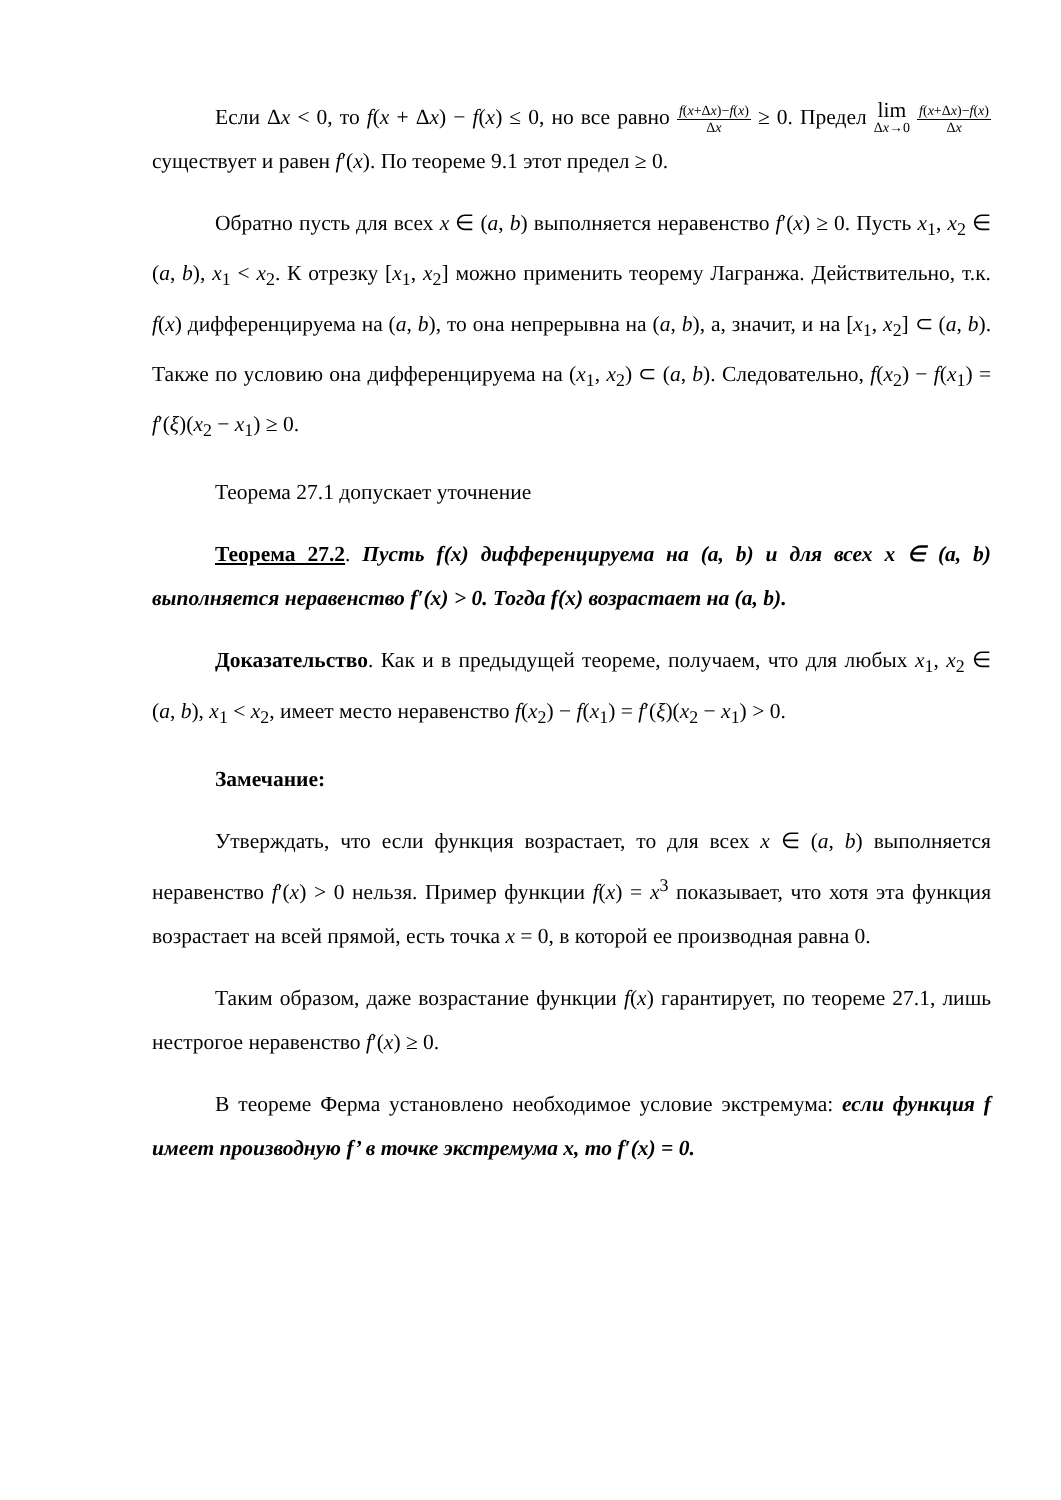Если Δx < 0, то f(x + Δx) − f(x) ≤ 0, но все равно f(x+Δx)−f(x) Δx ≥ 0. Предел lim Δx→0 f(x+Δx)−f(x) Δx существует и равен f′(x). По теореме 9.1 этот предел ≥ 0.
Обратно пусть для всех x ∈ (a, b) выполняется неравенство f′(x) ≥ 0. Пусть x<sub>1</sub>, x<sub>2</sub> ∈ (a, b), x<sub>1</sub> < x<sub>2</sub>. К отрезку [x<sub>1</sub>, x<sub>2</sub>] можно применить теорему Лагранжа. Действительно, т.к. f(x) дифференцируема на (a, b), то она непрерывна на (a, b), а, значит, и на [x<sub>1</sub>, x<sub>2</sub>] ⊂ (a, b). Также по условию она дифференцируема на (x<sub>1</sub>, x<sub>2</sub>) ⊂ (a, b). Следовательно, f(x<sub>2</sub>) − f(x<sub>1</sub>) = f′(ξ)(x<sub>2</sub> − x<sub>1</sub>) ≥ 0.
Теорема 27.1 допускает уточнение
Теорема 27.2. Пусть f(x) дифференцируема на (a, b) и для всех x ∈ (a, b) выполняется неравенство f′(x) > 0. Тогда f(x) возрастает на (a, b).
Доказательство. Как и в предыдущей теореме, получаем, что для любых x<sub>1</sub>, x<sub>2</sub> ∈ (a, b), x<sub>1</sub> < x<sub>2</sub>, имеет место неравенство f(x<sub>2</sub>) − f(x<sub>1</sub>) = f′(ξ)(x<sub>2</sub> − x<sub>1</sub>) > 0.
Замечание:
Утверждать, что если функция возрастает, то для всех x ∈ (a, b) выполняется неравенство f′(x) > 0 нельзя. Пример функции f(x) = x<sup>3</sup> показывает, что хотя эта функция возрастает на всей прямой, есть точка x = 0, в которой ее производная равна 0.
Таким образом, даже возрастание функции f(x) гарантирует, по теореме 27.1, лишь нестрогое неравенство f′(x) ≥ 0.
В теореме Ферма установлено необходимое условие экстремума: если функция f имеет производную f’ в точке экстремума x, то f′(x) = 0.